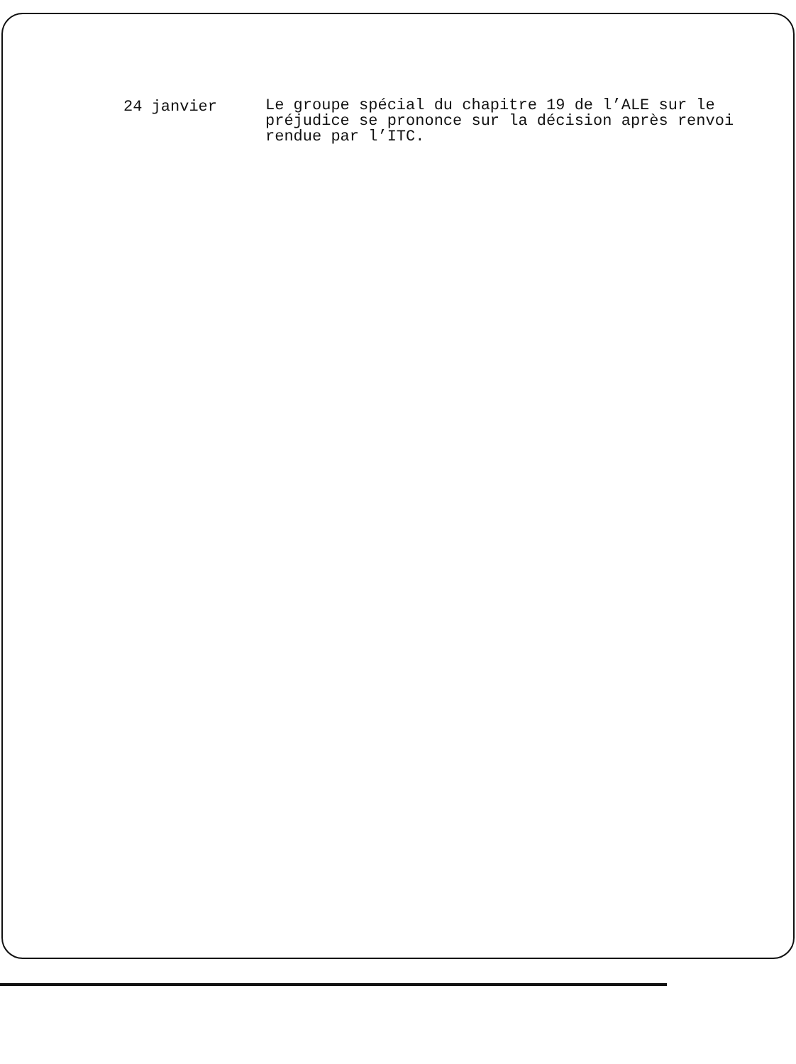24 janvier
Le groupe spécial du chapitre 19 de l’ALE sur le préjudice se prononce sur la décision après renvoi rendue par l’ITC.